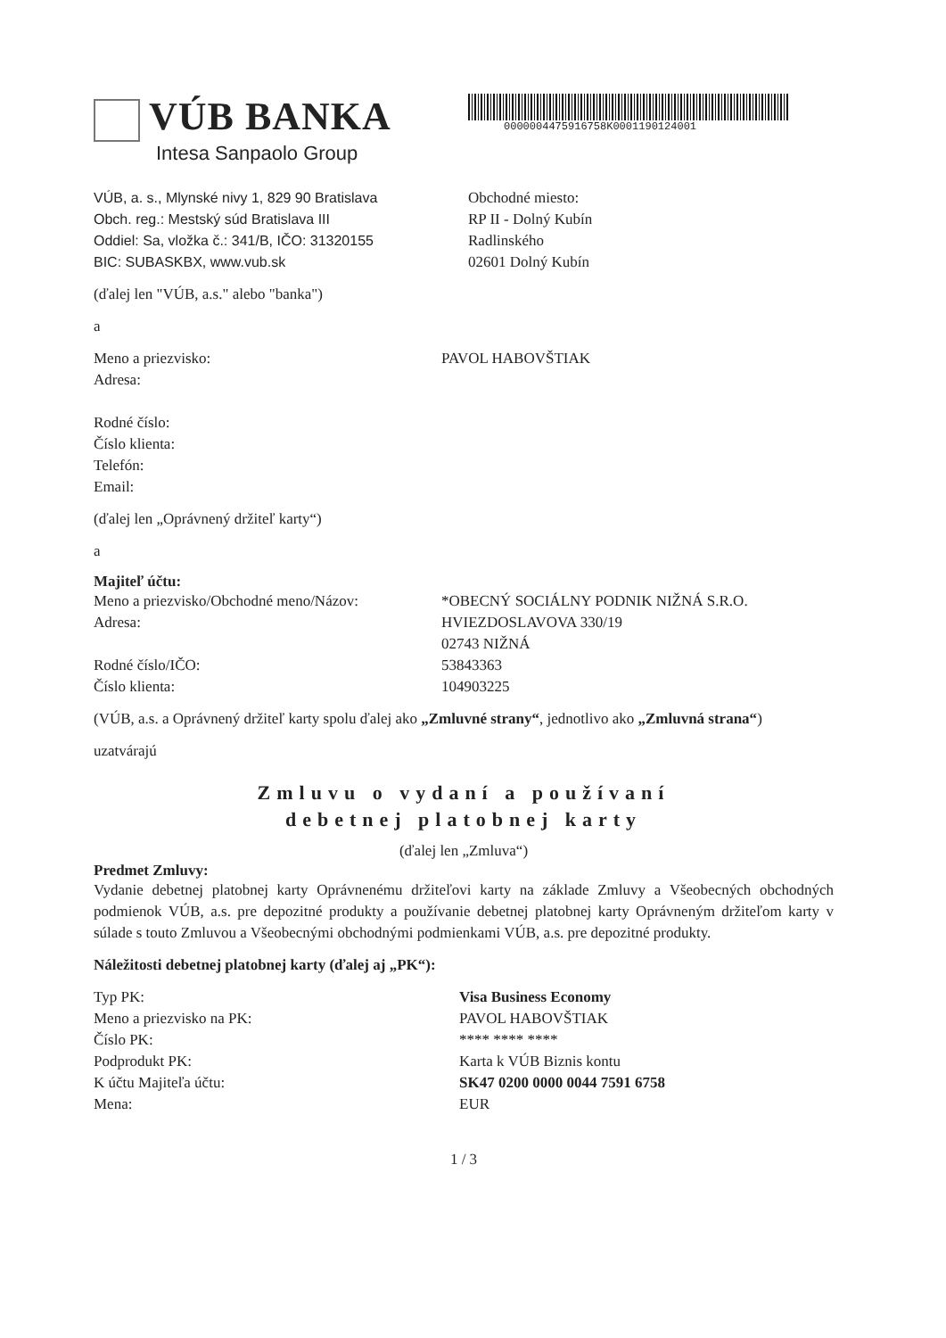VÚB BANKA
Intesa Sanpaolo Group
0000004475916758K0001190124001
VÚB, a. s., Mlynské nivy 1, 829 90 Bratislava
Obch. reg.: Mestský súd Bratislava III
Oddiel: Sa, vložka č.: 341/B, IČO: 31320155
BIC: SUBASKBX, www.vub.sk
Obchodné miesto:
RP II - Dolný Kubín
Radlinského
02601 Dolný Kubín
(ďalej len "VÚB, a.s." alebo "banka")
a
Meno a priezvisko:
Adresa:
Rodné číslo:
Číslo klienta:
Telefón:
Email:
PAVOL HABOVŠTIAK
(ďalej len „Oprávnený držiteľ karty“)
a
Majiteľ účtu:
Meno a priezvisko/Obchodné meno/Názov:
Adresa:
Rodné číslo/IČO:
Číslo klienta:
*OBECNÝ SOCIÁLNY PODNIK NIŽNÁ S.R.O.
HVIEZDOSLAVOVA 330/19
02743 NIŽNÁ
53843363
104903225
(VÚB, a.s. a Oprávnený držiteľ karty spolu ďalej ako „Zmluvné strany“, jednotlivo ako „Zmluvná strana“)
uzatvárajú
Zmluvu o vydaní a používaní
debetnej platobnej karty
(ďalej len „Zmluva“)
Predmet Zmluvy:
Vydanie debetnej platobnej karty Oprávnenému držiteľovi karty na základe Zmluvy a Všeobecných obchodných podmienok VÚB, a.s. pre depozitné produkty a používanie debetnej platobnej karty Oprávneným držiteľom karty v súlade s touto Zmluvou a Všeobecnými obchodnými podmienkami VÚB, a.s. pre depozitné produkty.
Náležitosti debetnej platobnej karty (ďalej aj „PK“):
Typ PK:
Meno a priezvisko na PK:
Číslo PK:
Podprodukt PK:
K účtu Majiteľa účtu:
Mena:
Visa Business Economy
PAVOL HABOVŠTIAK
**** **** ****
Karta k VÚB Biznis kontu
SK47 0200 0000 0044 7591 6758
EUR
1 / 3